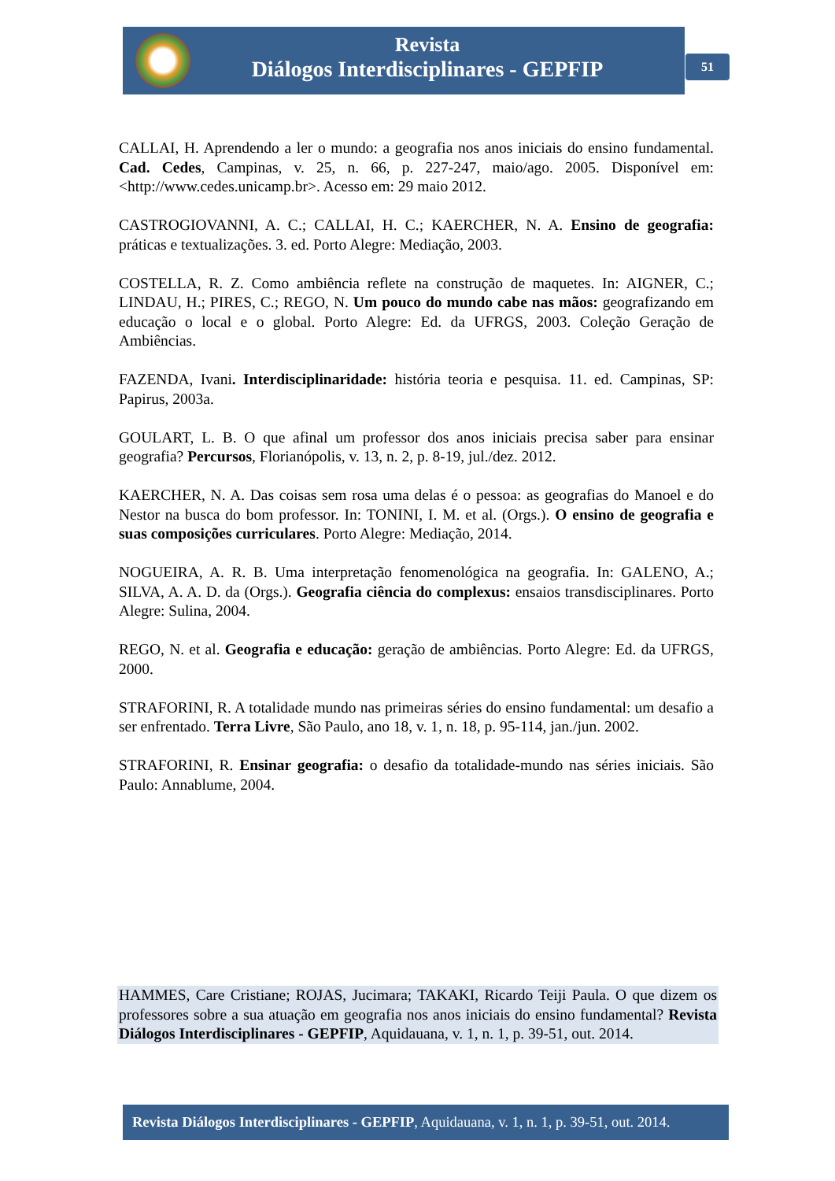Revista
Diálogos Interdisciplinares - GEPFIP
51
CALLAI, H. Aprendendo a ler o mundo: a geografia nos anos iniciais do ensino fundamental. Cad. Cedes, Campinas, v. 25, n. 66, p. 227-247, maio/ago. 2005. Disponível em: <http://www.cedes.unicamp.br>. Acesso em: 29 maio 2012.
CASTROGIOVANNI, A. C.; CALLAI, H. C.; KAERCHER, N. A. Ensino de geografia: práticas e textualizações. 3. ed. Porto Alegre: Mediação, 2003.
COSTELLA, R. Z. Como ambiência reflete na construção de maquetes. In: AIGNER, C.; LINDAU, H.; PIRES, C.; REGO, N. Um pouco do mundo cabe nas mãos: geografizando em educação o local e o global. Porto Alegre: Ed. da UFRGS, 2003. Coleção Geração de Ambiências.
FAZENDA, Ivani. Interdisciplinaridade: história teoria e pesquisa. 11. ed. Campinas, SP: Papirus, 2003a.
GOULART, L. B. O que afinal um professor dos anos iniciais precisa saber para ensinar geografia? Percursos, Florianópolis, v. 13, n. 2, p. 8-19, jul./dez. 2012.
KAERCHER, N. A. Das coisas sem rosa uma delas é o pessoa: as geografias do Manoel e do Nestor na busca do bom professor. In: TONINI, I. M. et al. (Orgs.). O ensino de geografia e suas composições curriculares. Porto Alegre: Mediação, 2014.
NOGUEIRA, A. R. B. Uma interpretação fenomenológica na geografia. In: GALENO, A.; SILVA, A. A. D. da (Orgs.). Geografia ciência do complexus: ensaios transdisciplinares. Porto Alegre: Sulina, 2004.
REGO, N. et al. Geografia e educação: geração de ambiências. Porto Alegre: Ed. da UFRGS, 2000.
STRAFORINI, R. A totalidade mundo nas primeiras séries do ensino fundamental: um desafio a ser enfrentado. Terra Livre, São Paulo, ano 18, v. 1, n. 18, p. 95-114, jan./jun. 2002.
STRAFORINI, R. Ensinar geografia: o desafio da totalidade-mundo nas séries iniciais. São Paulo: Annablume, 2004.
HAMMES, Care Cristiane; ROJAS, Jucimara; TAKAKI, Ricardo Teiji Paula. O que dizem os professores sobre a sua atuação em geografia nos anos iniciais do ensino fundamental? Revista Diálogos Interdisciplinares - GEPFIP, Aquidauana, v. 1, n. 1, p. 39-51, out. 2014.
Revista Diálogos Interdisciplinares - GEPFIP, Aquidauana, v. 1, n. 1, p. 39-51, out. 2014.